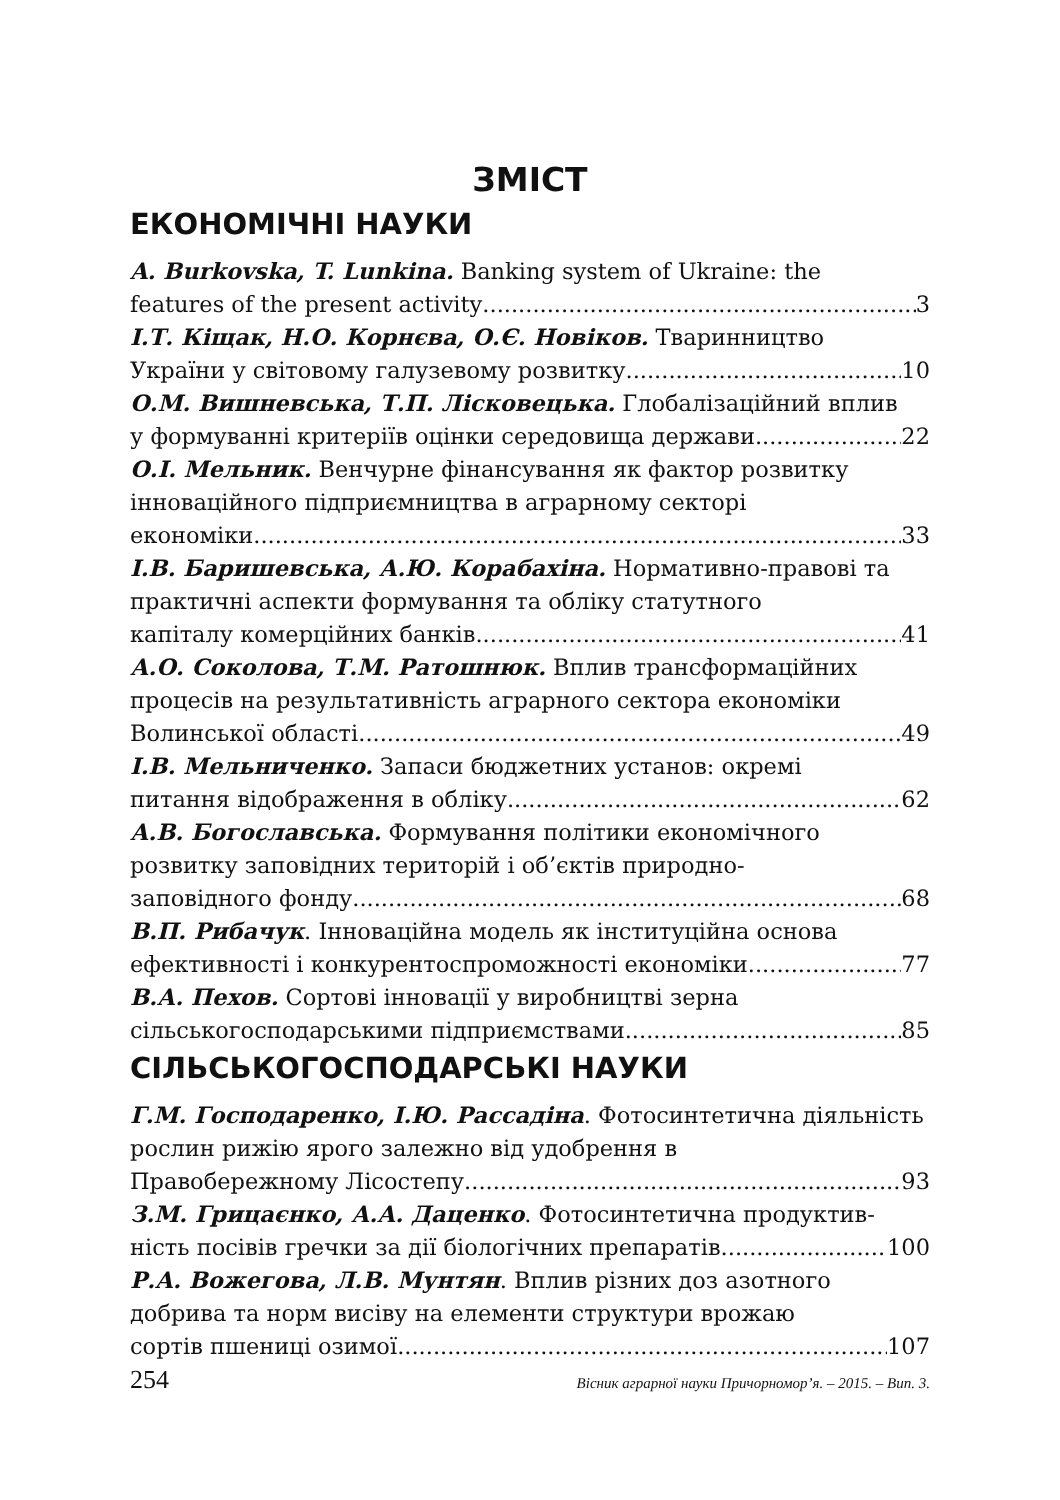ЗМІСТ
ЕКОНОМІЧНІ НАУКИ
A. Burkovska, T. Lunkina. Banking system of Ukraine: the
features of the present activity 3
І.Т. Кіщак, Н.О. Корнєва, О.Є. Новіков. Тваринництво
України у світовому галузевому розвитку 10
О.М. Вишневська, Т.П. Лісковецька. Глобалізаційний вплив
у формуванні критеріїв оцінки середовища держави 22
О.І. Мельник. Венчурне фінансування як фактор розвитку інноваційного підприємництва в аграрному секторі
економіки 33
І.В. Баришевська, А.Ю. Корабахіна. Нормативно-правові та практичні аспекти формування та обліку статутного
капіталу комерційних банків 41
А.О. Соколова, Т.М. Ратошнюк. Вплив трансформаційних процесів на результативність аграрного сектора економіки
Волинської області 49
І.В. Мельниченко. Запаси бюджетних установ: окремі
питання відображення в обліку 62
А.В. Богославська. Формування політики економічного розвитку заповідних територій і об’єктів природно-
заповідного фонду 68
В.П. Рибачук. Інноваційна модель як інституційна основа
ефективності і конкурентоспроможності економіки 77
В.А. Пехов. Сортові інновації у виробництві зерна
сільськогосподарськими підприємствами 85
СІЛЬСЬКОГОСПОДАРСЬКІ НАУКИ
Г.М. Господаренко, І.Ю. Рассадіна. Фотосинтетична діяльність рослин рижію ярого залежно від удобрення в
Правобережному Лісостепу 93
З.М. Грицаєнко, А.А. Даценко. Фотосинтетична продуктив-
ність посівів гречки за дії біологічних препаратів. 100
Р.А. Вожегова, Л.В. Мунтян. Вплив різних доз азотного добрива та норм висіву на елементи структури врожаю
сортів пшениці озимої 107
254 Вісник аграрної науки Причорномор’я. – 2015. – Вип. 3.